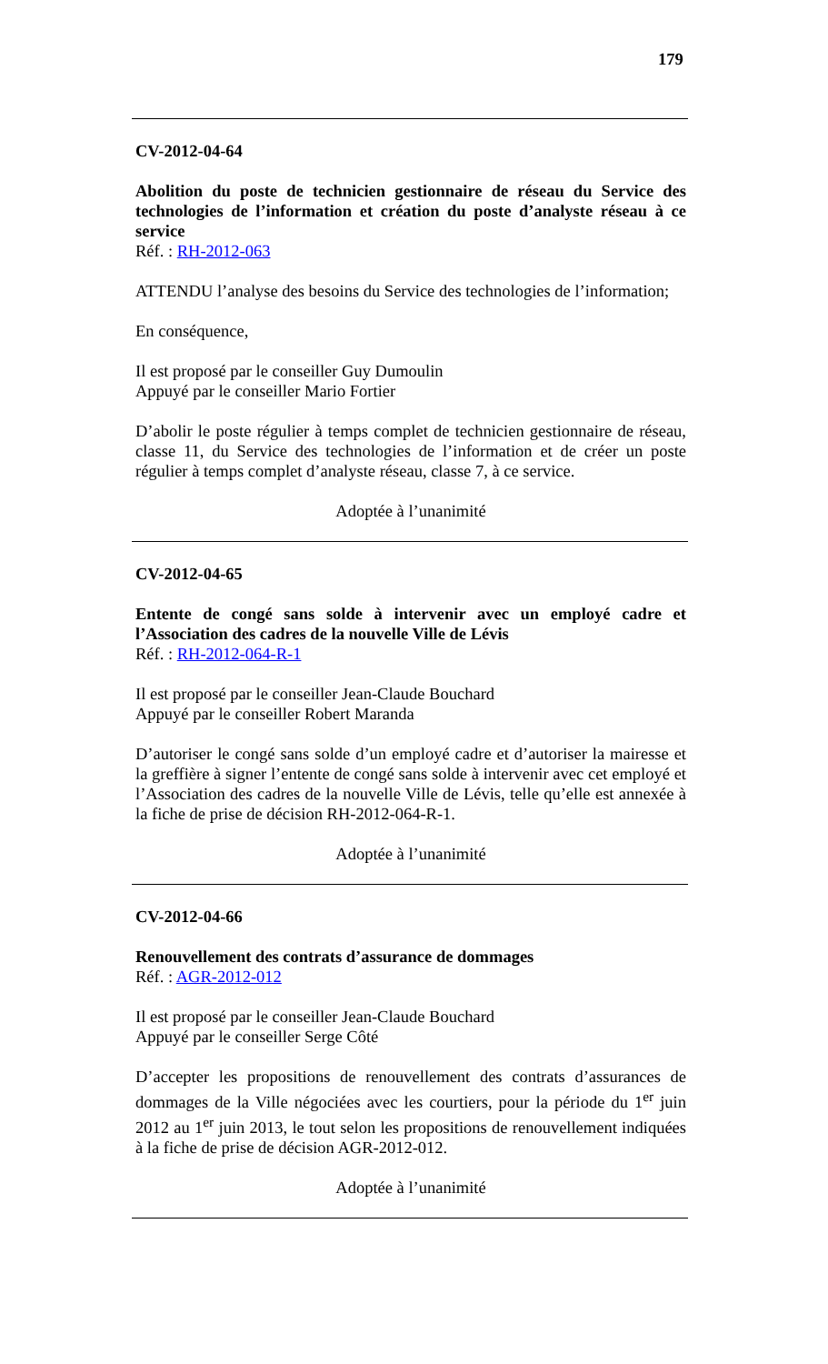179
CV-2012-04-64
Abolition du poste de technicien gestionnaire de réseau du Service des technologies de l’information et création du poste d’analyste réseau à ce service
Réf. : RH-2012-063
ATTENDU l’analyse des besoins du Service des technologies de l’information;
En conséquence,
Il est proposé par le conseiller Guy Dumoulin
Appuyé par le conseiller Mario Fortier
D’abolir le poste régulier à temps complet de technicien gestionnaire de réseau, classe 11, du Service des technologies de l’information et de créer un poste régulier à temps complet d’analyste réseau, classe 7, à ce service.
Adoptée à l’unanimité
CV-2012-04-65
Entente de congé sans solde à intervenir avec un employé cadre et l’Association des cadres de la nouvelle Ville de Lévis
Réf. : RH-2012-064-R-1
Il est proposé par le conseiller Jean-Claude Bouchard
Appuyé par le conseiller Robert Maranda
D’autoriser le congé sans solde d’un employé cadre et d’autoriser la mairesse et la greffière à signer l’entente de congé sans solde à intervenir avec cet employé et l’Association des cadres de la nouvelle Ville de Lévis, telle qu’elle est annexée à la fiche de prise de décision RH-2012-064-R-1.
Adoptée à l’unanimité
CV-2012-04-66
Renouvellement des contrats d’assurance de dommages
Réf. : AGR-2012-012
Il est proposé par le conseiller Jean-Claude Bouchard
Appuyé par le conseiller Serge Côté
D’accepter les propositions de renouvellement des contrats d’assurances de dommages de la Ville négociées avec les courtiers, pour la période du 1<sup>er</sup> juin 2012 au 1<sup>er</sup> juin 2013, le tout selon les propositions de renouvellement indiquées à la fiche de prise de décision AGR-2012-012.
Adoptée à l’unanimité